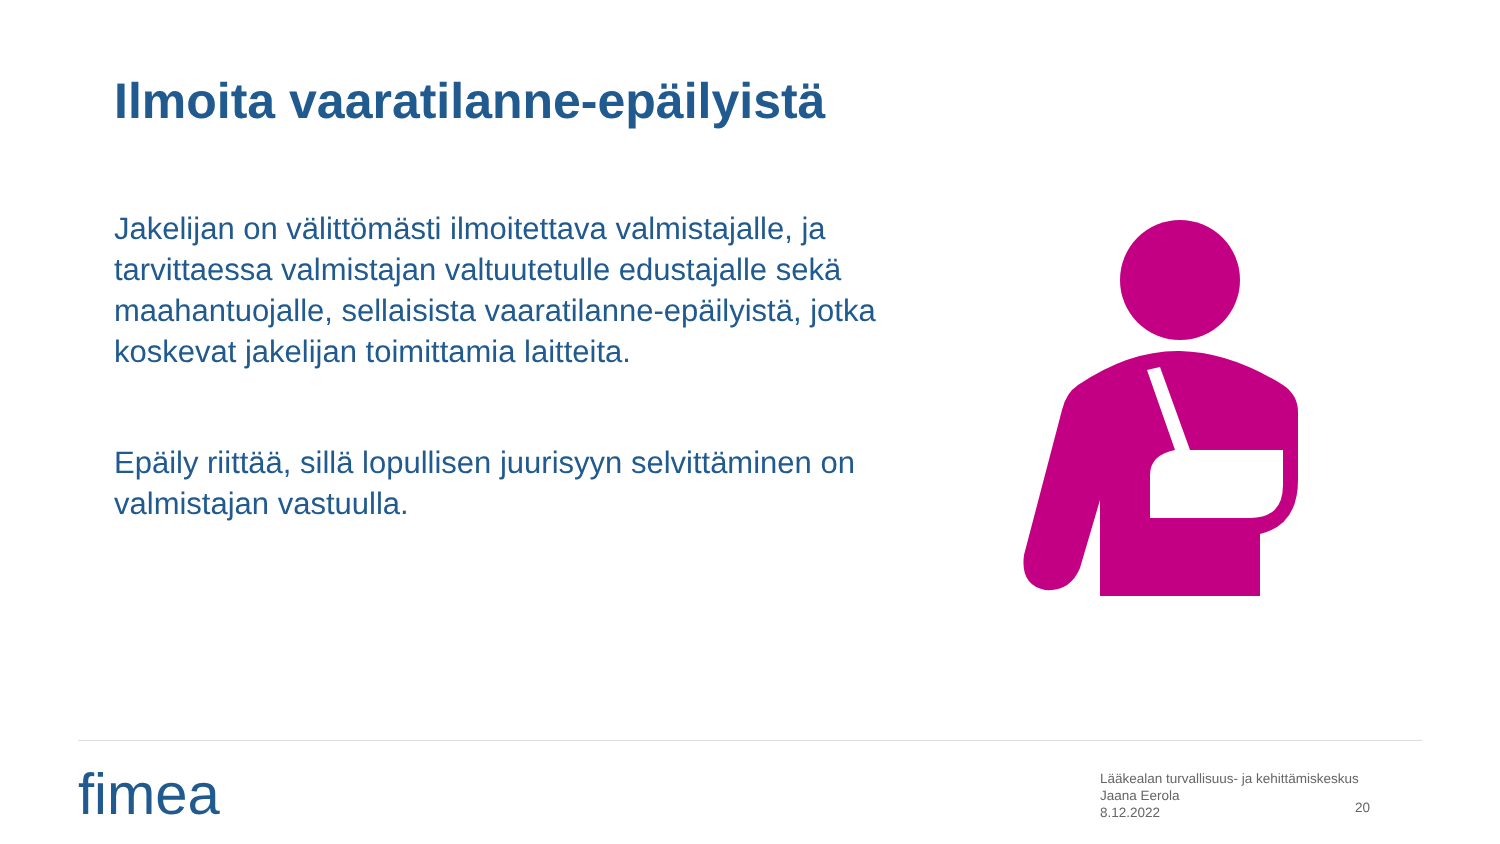Ilmoita vaaratilanne-epäilyistä
Jakelijan on välittömästi ilmoitettava valmistajalle, ja tarvittaessa valmistajan valtuutetulle edustajalle sekä maahantuojalle, sellaisista vaaratilanne-epäilyistä, jotka koskevat jakelijan toimittamia laitteita.
Epäily riittää, sillä lopullisen juurisyyn selvittäminen on valmistajan vastuulla.
fimea
Lääkealan turvallisuus- ja kehittämiskeskus
Jaana Eerola
8.12.2022
20